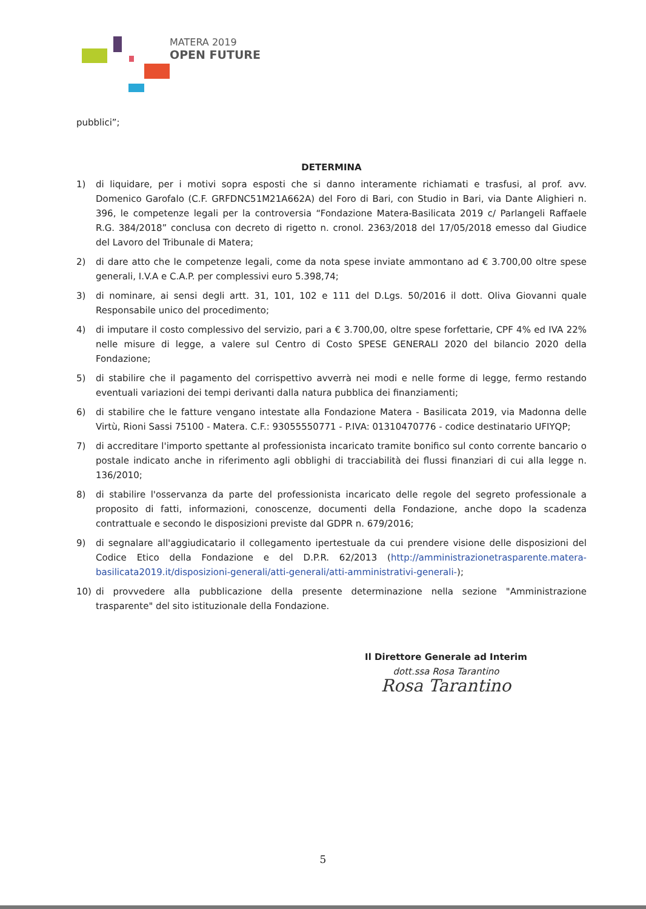MATERA 2019
OPEN FUTURE
pubblici”;
DETERMINA
1) di liquidare, per i motivi sopra esposti che si danno interamente richiamati e trasfusi, al prof. avv. Domenico Garofalo (C.F. GRFDNC51M21A662A) del Foro di Bari, con Studio in Bari, via Dante Alighieri n. 396, le competenze legali per la controversia “Fondazione Matera-Basilicata 2019 c/ Parlangeli Raffaele R.G. 384/2018” conclusa con decreto di rigetto n. cronol. 2363/2018 del 17/05/2018 emesso dal Giudice del Lavoro del Tribunale di Matera;
2) di dare atto che le competenze legali, come da nota spese inviate ammontano ad € 3.700,00 oltre spese generali, I.V.A e C.A.P. per complessivi euro 5.398,74;
3) di nominare, ai sensi degli artt. 31, 101, 102 e 111 del D.Lgs. 50/2016 il dott. Oliva Giovanni quale Responsabile unico del procedimento;
4) di imputare il costo complessivo del servizio, pari a € 3.700,00, oltre spese forfettarie, CPF 4% ed IVA 22% nelle misure di legge, a valere sul Centro di Costo SPESE GENERALI 2020 del bilancio 2020 della Fondazione;
5) di stabilire che il pagamento del corrispettivo avverrà nei modi e nelle forme di legge, fermo restando eventuali variazioni dei tempi derivanti dalla natura pubblica dei finanziamenti;
6) di stabilire che le fatture vengano intestate alla Fondazione Matera - Basilicata 2019, via Madonna delle Virtù, Rioni Sassi 75100 - Matera. C.F.: 93055550771 - P.IVA: 01310470776 - codice destinatario UFIYQP;
7) di accreditare l'importo spettante al professionista incaricato tramite bonifico sul conto corrente bancario o postale indicato anche in riferimento agli obblighi di tracciabilità dei flussi finanziari di cui alla legge n. 136/2010;
8) di stabilire l'osservanza da parte del professionista incaricato delle regole del segreto professionale a proposito di fatti, informazioni, conoscenze, documenti della Fondazione, anche dopo la scadenza contrattuale e secondo le disposizioni previste dal GDPR n. 679/2016;
9) di segnalare all'aggiudicatario il collegamento ipertestuale da cui prendere visione delle disposizioni del Codice Etico della Fondazione e del D.P.R. 62/2013 (http://amministrazionetrasparente.matera-basilicata2019.it/disposizioni-generali/atti-generali/atti-amministrativi-generali-);
10) di provvedere alla pubblicazione della presente determinazione nella sezione "Amministrazione trasparente" del sito istituzionale della Fondazione.
Il Direttore Generale ad Interim
dott.ssa Rosa Tarantino
Rosa Tarantino
5